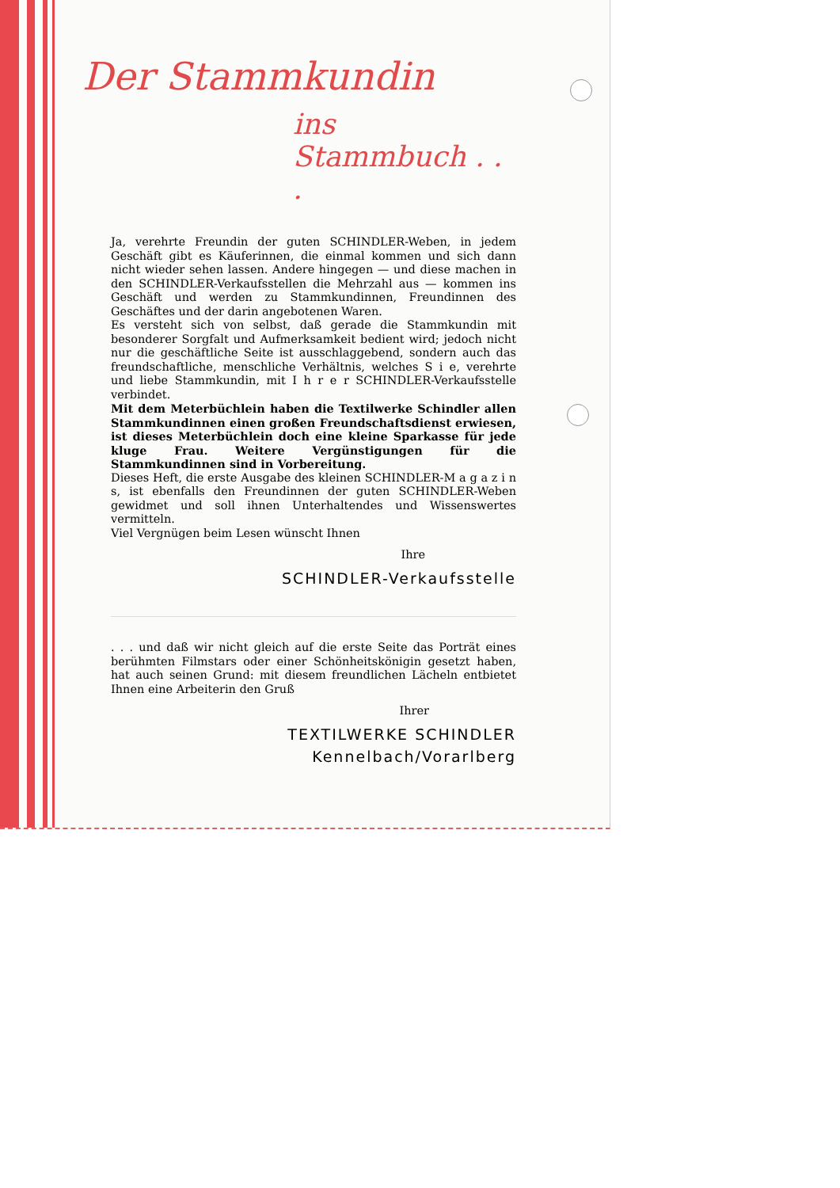Der Stammkundin
ins Stammbuch . . .
Ja, verehrte Freundin der guten SCHINDLER-Weben, in jedem Geschäft gibt es Käuferinnen, die einmal kommen und sich dann nicht wieder sehen lassen. Andere hingegen — und diese machen in den SCHINDLER-Verkaufsstellen die Mehrzahl aus — kommen ins Geschäft und werden zu Stammkundinnen, Freundinnen des Geschäftes und der darin angebotenen Waren.
Es versteht sich von selbst, daß gerade die Stammkundin mit besonderer Sorgfalt und Aufmerksamkeit bedient wird; jedoch nicht nur die geschäftliche Seite ist ausschlaggebend, sondern auch das freundschaftliche, menschliche Verhältnis, welches S i e, verehrte und liebe Stammkundin, mit I h r e r SCHINDLER-Verkaufsstelle verbindet.
Mit dem Meterbüchlein haben die Textilwerke Schindler allen Stammkundinnen einen großen Freundschaftsdienst erwiesen, ist dieses Meterbüchlein doch eine kleine Sparkasse für jede kluge Frau. Weitere Vergünstigungen für die Stammkundinnen sind in Vorbereitung.
Dieses Heft, die erste Ausgabe des kleinen SCHINDLER-M a g a z i n s, ist ebenfalls den Freundinnen der guten SCHINDLER-Weben gewidmet und soll ihnen Unterhaltendes und Wissenswertes vermitteln.
Viel Vergnügen beim Lesen wünscht Ihnen
Ihre
SCHINDLER-Verkaufsstelle
. . . und daß wir nicht gleich auf die erste Seite das Porträt eines berühmten Filmstars oder einer Schönheitskönigin gesetzt haben, hat auch seinen Grund: mit diesem freundlichen Lächeln entbietet Ihnen eine Arbeiterin den Gruß
Ihrer
TEXTILWERKE SCHINDLER
Kennelbach/Vorarlberg